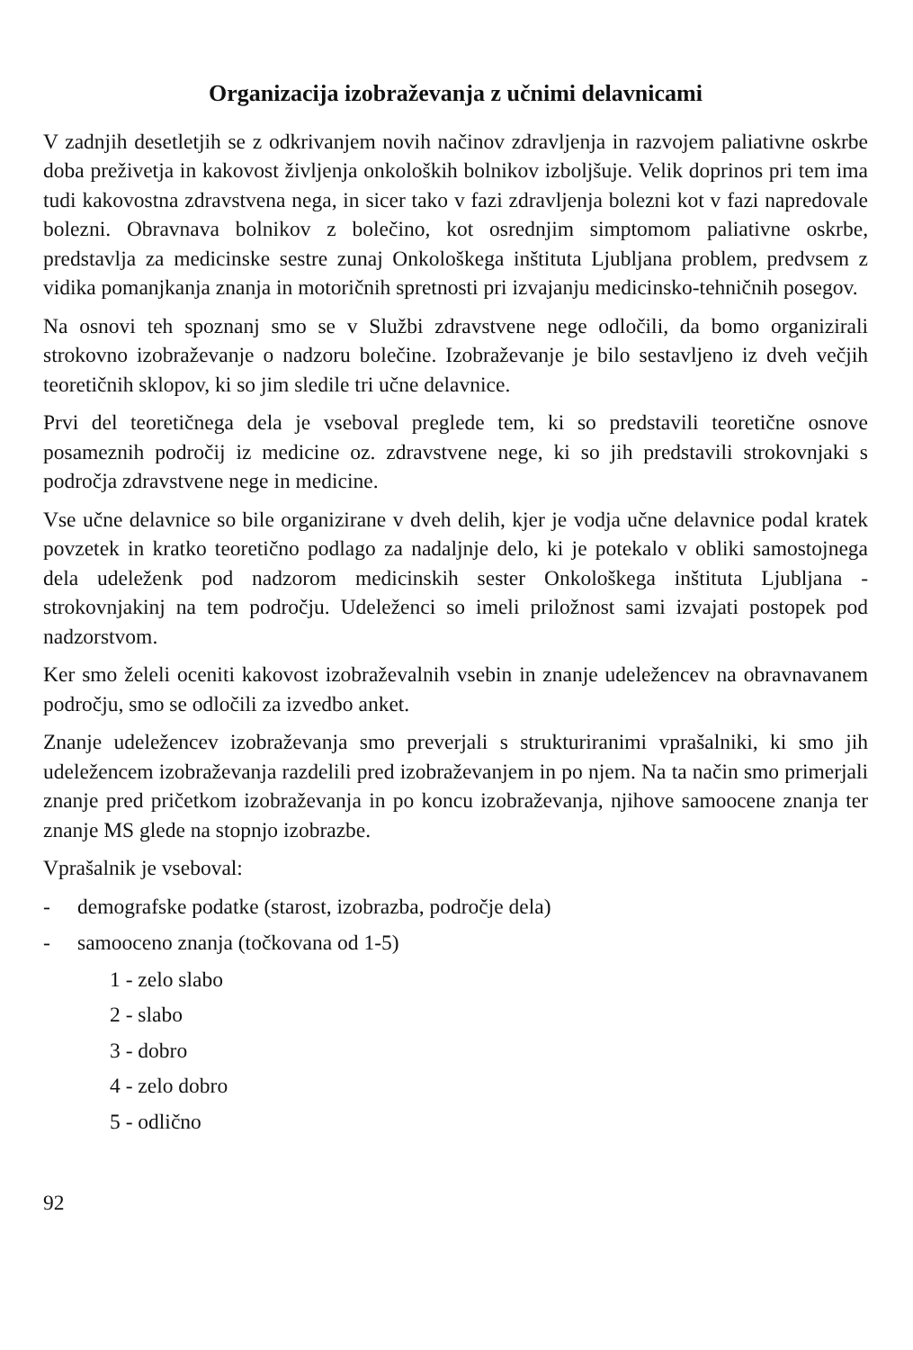Organizacija izobraževanja z učnimi delavnicami
V zadnjih desetletjih se z odkrivanjem novih načinov zdravljenja in razvojem paliativne oskrbe doba preživetja in kakovost življenja onkoloških bolnikov izboljšuje. Velik doprinos pri tem ima tudi kakovostna zdravstvena nega, in sicer tako v fazi zdravljenja bolezni kot v fazi napredovale bolezni. Obravnava bolnikov z bolečino, kot osrednjim simptomom paliativne oskrbe, predstavlja za medicinske sestre zunaj Onkološkega inštituta Ljubljana problem, predvsem z vidika pomanjkanja znanja in motoričnih spretnosti pri izvajanju medicinsko-tehničnih posegov.
Na osnovi teh spoznanj smo se v Službi zdravstvene nege odločili, da bomo organizirali strokovno izobraževanje o nadzoru bolečine. Izobraževanje je bilo sestavljeno iz dveh večjih teoretičnih sklopov, ki so jim sledile tri učne delavnice.
Prvi del teoretičnega dela je vseboval preglede tem, ki so predstavili teoretične osnove posameznih področij iz medicine oz. zdravstvene nege, ki so jih predstavili strokovnjaki s področja zdravstvene nege in medicine.
Vse učne delavnice so bile organizirane v dveh delih, kjer je vodja učne delavnice podal kratek povzetek in kratko teoretično podlago za nadaljnje delo, ki je potekalo v obliki samostojnega dela udeleženk pod nadzorom medicinskih sester Onkološkega inštituta Ljubljana - strokovnjakinj na tem področju. Udeleženci so imeli priložnost sami izvajati postopek pod nadzorstvom.
Ker smo želeli oceniti kakovost izobraževalnih vsebin in znanje udeležencev na obravnavanem področju, smo se odločili za izvedbo anket.
Znanje udeležencev izobraževanja smo preverjali s strukturiranimi vprašalniki, ki smo jih udeležencem izobraževanja razdelili pred izobraževanjem in po njem. Na ta način smo primerjali znanje pred pričetkom izobraževanja in po koncu izobraževanja, njihove samoocene znanja ter znanje MS glede na stopnjo izobrazbe.
Vprašalnik je vseboval:
- demografske podatke (starost, izobrazba, področje dela)
- samooceno znanja (točkovana od 1-5)
1 - zelo slabo
2 - slabo
3 - dobro
4 - zelo dobro
5 - odlično
92